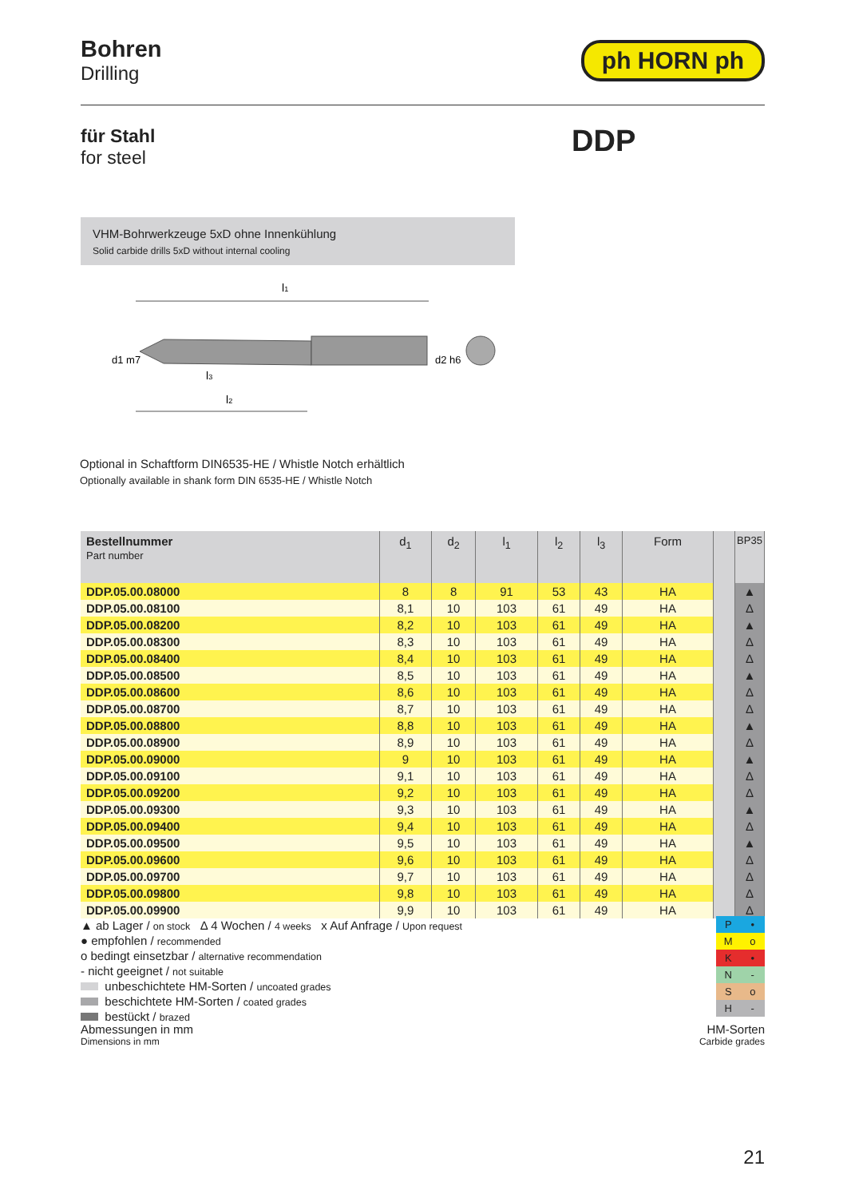Bohren
Drilling
ph HORN ph
für Stahl
for steel
DDP
VHM-Bohrwerkzeuge 5xD ohne Innenkühlung
Solid carbide drills 5xD without internal cooling
l1
d1 m7
d2 h6
l3
l2
Optional in Schaftform DIN6535-HE / Whistle Notch erhältlich
Optionally available in shank form DIN 6535-HE / Whistle Notch
| Bestellnummer Part number | d<sub>1</sub> | d<sub>2</sub> | l<sub>1</sub> | l<sub>2</sub> | l<sub>3</sub> | Form | | BP35 |
| --- | --- | --- | --- | --- | --- | --- | --- | --- |
| DDP.05.00.08000 | 8 | 8 | 91 | 53 | 43 | HA | | ▲ |
| DDP.05.00.08100 | 8,1 | 10 | 103 | 61 | 49 | HA | | Δ |
| DDP.05.00.08200 | 8,2 | 10 | 103 | 61 | 49 | HA | | ▲ |
| DDP.05.00.08300 | 8,3 | 10 | 103 | 61 | 49 | HA | | Δ |
| DDP.05.00.08400 | 8,4 | 10 | 103 | 61 | 49 | HA | | Δ |
| DDP.05.00.08500 | 8,5 | 10 | 103 | 61 | 49 | HA | | ▲ |
| DDP.05.00.08600 | 8,6 | 10 | 103 | 61 | 49 | HA | | Δ |
| DDP.05.00.08700 | 8,7 | 10 | 103 | 61 | 49 | HA | | Δ |
| DDP.05.00.08800 | 8,8 | 10 | 103 | 61 | 49 | HA | | ▲ |
| DDP.05.00.08900 | 8,9 | 10 | 103 | 61 | 49 | HA | | Δ |
| DDP.05.00.09000 | 9 | 10 | 103 | 61 | 49 | HA | | ▲ |
| DDP.05.00.09100 | 9,1 | 10 | 103 | 61 | 49 | HA | | Δ |
| DDP.05.00.09200 | 9,2 | 10 | 103 | 61 | 49 | HA | | Δ |
| DDP.05.00.09300 | 9,3 | 10 | 103 | 61 | 49 | HA | | ▲ |
| DDP.05.00.09400 | 9,4 | 10 | 103 | 61 | 49 | HA | | Δ |
| DDP.05.00.09500 | 9,5 | 10 | 103 | 61 | 49 | HA | | ▲ |
| DDP.05.00.09600 | 9,6 | 10 | 103 | 61 | 49 | HA | | Δ |
| DDP.05.00.09700 | 9,7 | 10 | 103 | 61 | 49 | HA | | Δ |
| DDP.05.00.09800 | 9,8 | 10 | 103 | 61 | 49 | HA | | Δ |
| DDP.05.00.09900 | 9,9 | 10 | 103 | 61 | 49 | HA | | Δ |
▲ ab Lager / on stock Δ 4 Wochen / 4 weeks x Auf Anfrage / Upon request
● empfohlen / recommended
o bedingt einsetzbar / alternative recommendation
- nicht geeignet / not suitable
unbeschichtete HM-Sorten / uncoated grades
beschichtete HM-Sorten / coated grades
bestückt / brazed
P •
Mo
K •
N -
So
H -
Abmessungen in mm
Dimensions in mm
HM-Sorten
Carbide grades
21